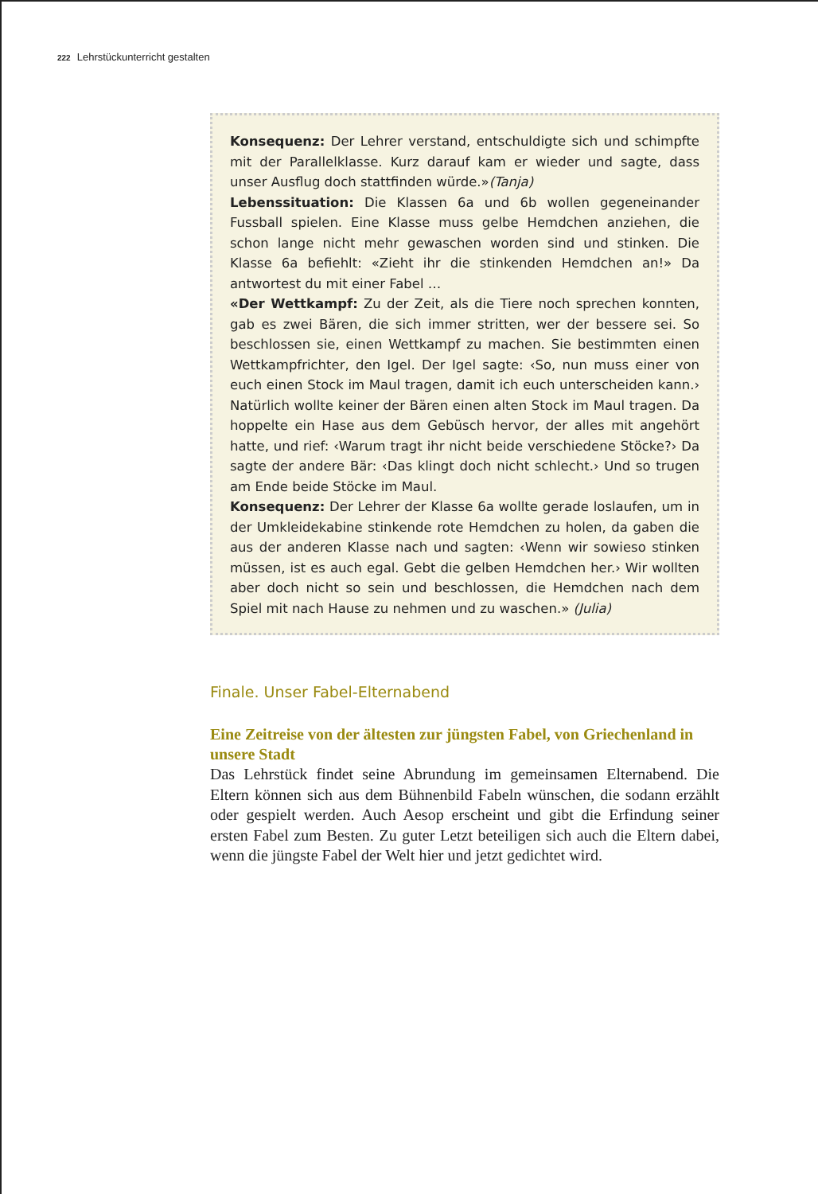222 Lehrstückunterricht gestalten
Konsequenz: Der Lehrer verstand, entschuldigte sich und schimpfte mit der Parallelklasse. Kurz darauf kam er wieder und sagte, dass unser Ausflug doch stattfinden würde.»(Tanja)
Lebenssituation: Die Klassen 6a und 6b wollen gegeneinander Fussball spielen. Eine Klasse muss gelbe Hemdchen anziehen, die schon lange nicht mehr gewaschen worden sind und stinken. Die Klasse 6a befiehlt: «Zieht ihr die stinkenden Hemdchen an!» Da antwortest du mit einer Fabel …
«Der Wettkampf: Zu der Zeit, als die Tiere noch sprechen konnten, gab es zwei Bären, die sich immer stritten, wer der bessere sei. So beschlossen sie, einen Wettkampf zu machen. Sie bestimmten einen Wettkampfrichter, den Igel. Der Igel sagte: ‹So, nun muss einer von euch einen Stock im Maul tragen, damit ich euch unterscheiden kann.› Natürlich wollte keiner der Bären einen alten Stock im Maul tragen. Da hoppelte ein Hase aus dem Gebüsch hervor, der alles mit angehört hatte, und rief: ‹Warum tragt ihr nicht beide verschiedene Stöcke?› Da sagte der andere Bär: ‹Das klingt doch nicht schlecht.› Und so trugen am Ende beide Stöcke im Maul.
Konsequenz: Der Lehrer der Klasse 6a wollte gerade loslaufen, um in der Umkleidekabine stinkende rote Hemdchen zu holen, da gaben die aus der anderen Klasse nach und sagten: ‹Wenn wir sowieso stinken müssen, ist es auch egal. Gebt die gelben Hemdchen her.› Wir wollten aber doch nicht so sein und beschlossen, die Hemdchen nach dem Spiel mit nach Hause zu nehmen und zu waschen.» (Julia)
Finale. Unser Fabel-Elternabend
Eine Zeitreise von der ältesten zur jüngsten Fabel, von Griechenland in unsere Stadt
Das Lehrstück findet seine Abrundung im gemeinsamen Elternabend. Die Eltern können sich aus dem Bühnenbild Fabeln wünschen, die sodann erzählt oder gespielt werden. Auch Aesop erscheint und gibt die Erfindung seiner ersten Fabel zum Besten. Zu guter Letzt beteiligen sich auch die Eltern dabei, wenn die jüngste Fabel der Welt hier und jetzt gedichtet wird.